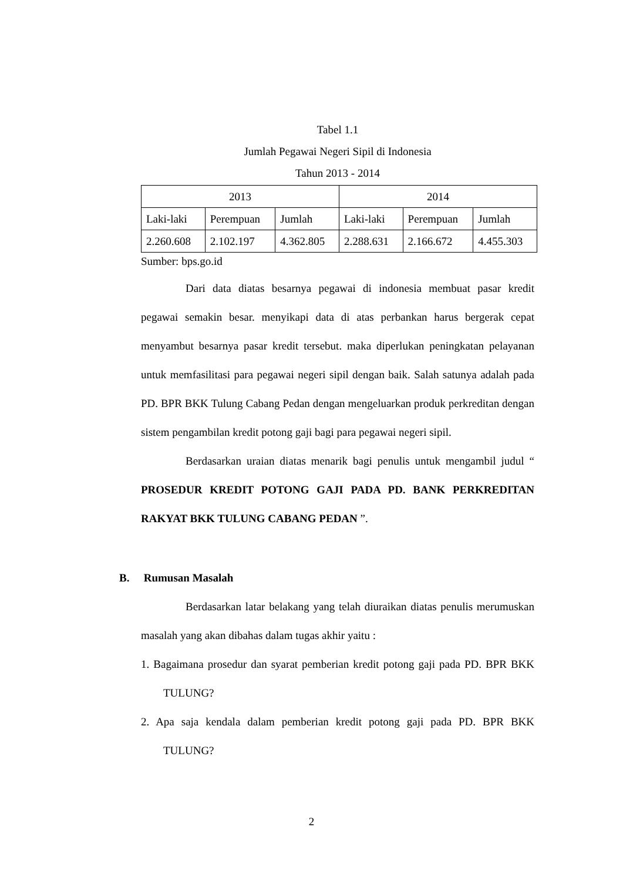Tabel 1.1
Jumlah Pegawai Negeri Sipil di Indonesia
Tahun 2013 - 2014
| 2013 | | | 2014 | | |
| Laki-laki | Perempuan | Jumlah | Laki-laki | Perempuan | Jumlah |
| 2.260.608 | 2.102.197 | 4.362.805 | 2.288.631 | 2.166.672 | 4.455.303 |
Sumber: bps.go.id
Dari data diatas besarnya pegawai di indonesia membuat pasar kredit pegawai semakin besar. menyikapi data di atas perbankan harus bergerak cepat menyambut besarnya pasar kredit tersebut. maka diperlukan peningkatan pelayanan untuk memfasilitasi para pegawai negeri sipil dengan baik. Salah satunya adalah pada PD. BPR BKK Tulung Cabang Pedan dengan mengeluarkan produk perkreditan dengan sistem pengambilan kredit potong gaji bagi para pegawai negeri sipil.
Berdasarkan uraian diatas menarik bagi penulis untuk mengambil judul “ PROSEDUR KREDIT POTONG GAJI PADA PD. BANK PERKREDITAN RAKYAT BKK TULUNG CABANG PEDAN ”.
B. Rumusan Masalah
Berdasarkan latar belakang yang telah diuraikan diatas penulis merumuskan masalah yang akan dibahas dalam tugas akhir yaitu :
1. Bagaimana prosedur dan syarat pemberian kredit potong gaji pada PD. BPR BKK TULUNG?
2. Apa saja kendala dalam pemberian kredit potong gaji pada PD. BPR BKK TULUNG?
2